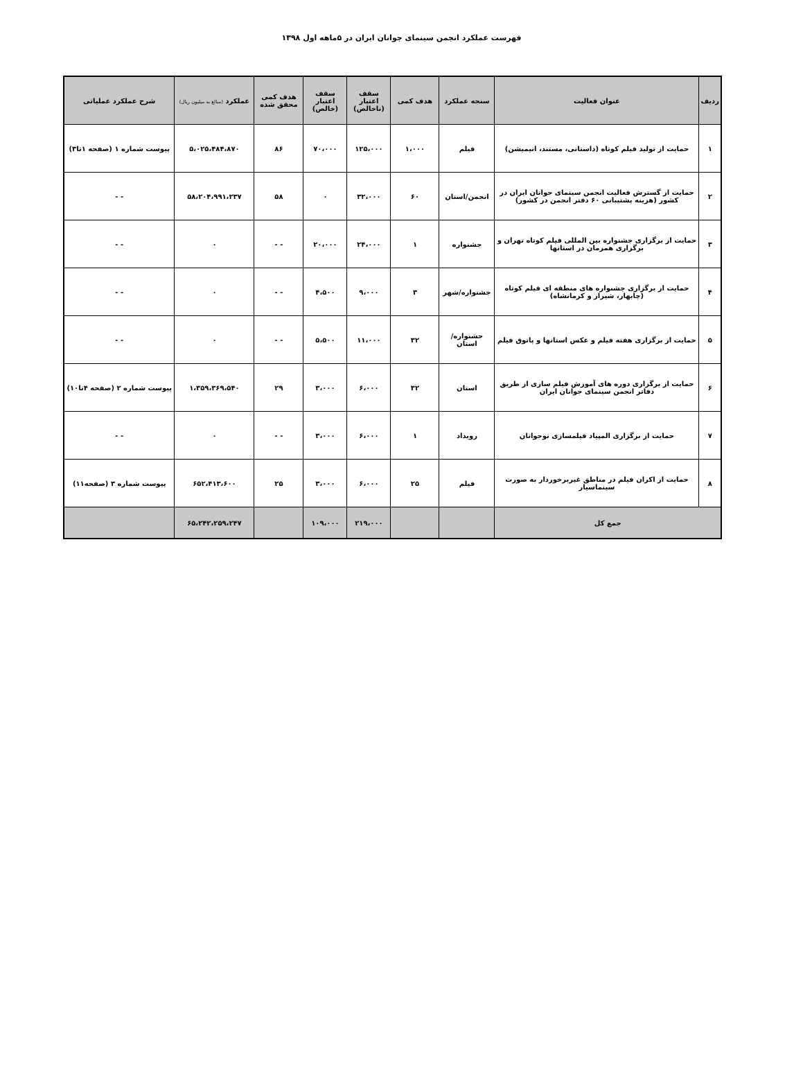فهرست عملکرد انجمن سینمای جوانان ایران در ۵ماهه اول ۱۳۹۸
| ردیف | عنوان فعالیت | سنجه عملکرد | هدف کمی | سقف اعتبار (ناخالص) | سقف اعتبار (خالص) | هدف کمی محقق شده | عملکرد (مبالغ به میلیون ریال) | شرح عملکرد عملیاتی |
| --- | --- | --- | --- | --- | --- | --- | --- | --- |
| ۱ | حمایت از تولید فیلم کوتاه (داستانی، مستند، انیمیشن) | فیلم | ۱،۰۰۰ | ۱۲۵،۰۰۰ | ۷۰،۰۰۰ | ۸۶ | ۵،۰۲۵،۴۸۴،۸۷۰ | پیوست شماره ۱ (صفحه ۱تا۳) |
| ۲ | حمایت از گسترش فعالیت انجمن سینمای جوانان ایران در کشور (هزینه پشتیبانی ۶۰ دفتر انجمن در کشور) | انجمن/استان | ۶۰ | ۳۲،۰۰۰ | ۰ | ۵۸ | ۵۸،۲۰۴،۹۹۱،۲۳۷ | - - |
| ۳ | حمایت از برگزاری جشنواره بین المللی فیلم کوتاه تهران و برگزاری همزمان در استانها | جشنواره | ۱ | ۲۴،۰۰۰ | ۲۰،۰۰۰ | - - | ۰ | - - |
| ۴ | حمایت از برگزاری جشنواره های منطقه ای فیلم کوتاه (چابهار، شیراز و کرمانشاه) | جشنواره/شهر | ۳ | ۹،۰۰۰ | ۴،۵۰۰ | - - | ۰ | - - |
| ۵ | حمایت از برگزاری هفته فیلم و عکس استانها و پاتوق فیلم | جشنواره/ استان | ۳۲ | ۱۱،۰۰۰ | ۵،۵۰۰ | - - | ۰ | - - |
| ۶ | حمایت از برگزاری دوره های آموزش فیلم سازی از طریق دفاتر انجمن سینمای جوانان ایران | استان | ۳۲ | ۶،۰۰۰ | ۳،۰۰۰ | ۲۹ | ۱،۳۵۹،۳۶۹،۵۴۰ | پیوست شماره ۲ (صفحه ۴تا۱۰) |
| ۷ | حمایت از برگزاری المپیاد فیلمسازی نوجوانان | رویداد | ۱ | ۶،۰۰۰ | ۳،۰۰۰ | - - | ۰ | - - |
| ۸ | حمایت از اکران فیلم در مناطق غیربرخوردار به صورت سینماسیار | فیلم | ۲۵ | ۶،۰۰۰ | ۳،۰۰۰ | ۲۵ | ۶۵۲،۴۱۳،۶۰۰ | پیوست شماره ۳ (صفحه۱۱) |
| جمع کل | | | | ۲۱۹،۰۰۰ | ۱۰۹،۰۰۰ | | ۶۵،۲۴۲،۲۵۹،۲۴۷ | |